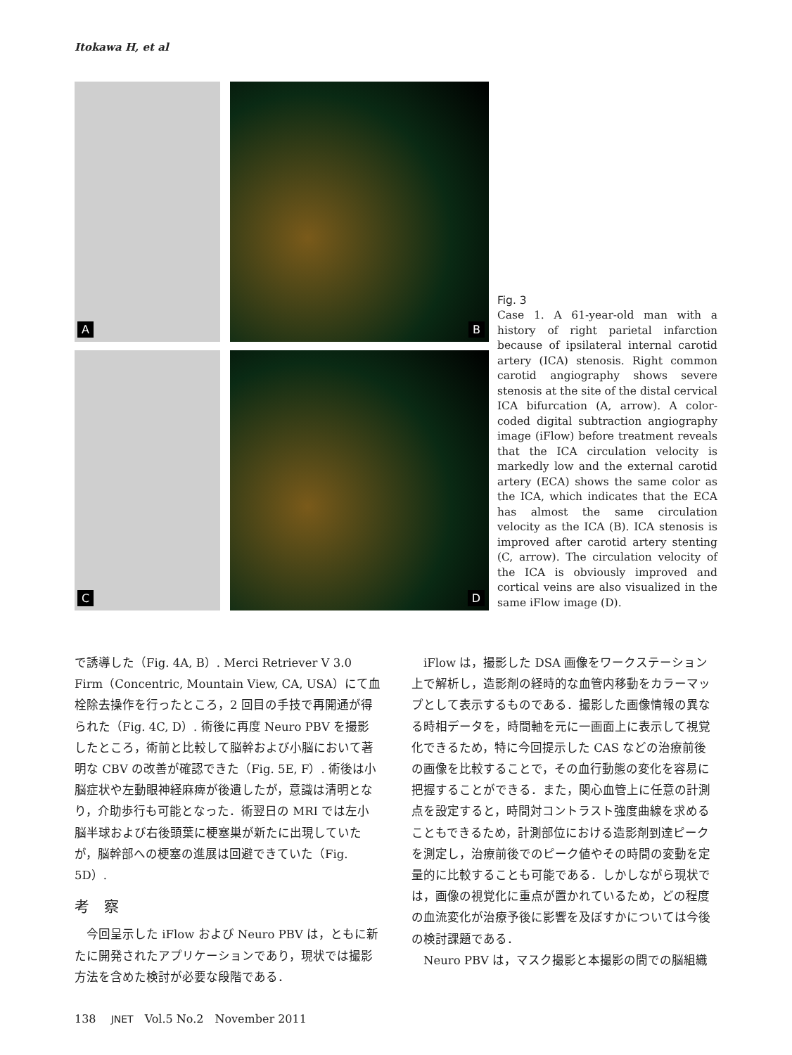Itokawa H, et al
A
B
C
D
Fig. 3
Case 1. A 61-year-old man with a history of right parietal infarction because of ipsilateral internal carotid artery (ICA) stenosis. Right common carotid angiography shows severe stenosis at the site of the distal cervical ICA bifurcation (A, arrow). A color-coded digital subtraction angiography image (iFlow) before treatment reveals that the ICA circulation velocity is markedly low and the external carotid artery (ECA) shows the same color as the ICA, which indicates that the ECA has almost the same circulation velocity as the ICA (B). ICA stenosis is improved after carotid artery stenting (C, arrow). The circulation velocity of the ICA is obviously improved and cortical veins are also visualized in the same iFlow image (D).
で誘導した（Fig. 4A, B）. Merci Retriever V 3.0 Firm（Concentric, Mountain View, CA, USA）にて血栓除去操作を行ったところ，2 回目の手技で再開通が得られた（Fig. 4C, D）. 術後に再度 Neuro PBV を撮影したところ，術前と比較して脳幹および小脳において著明な CBV の改善が確認できた（Fig. 5E, F）. 術後は小脳症状や左動眼神経麻痺が後遺したが，意識は清明となり，介助歩行も可能となった．術翌日の MRI では左小脳半球および右後頭葉に梗塞巣が新たに出現していたが，脳幹部への梗塞の進展は回避できていた（Fig. 5D）.
考　察
　今回呈示した iFlow および Neuro PBV は，ともに新たに開発されたアプリケーションであり，現状では撮影方法を含めた検討が必要な段階である．
　iFlow は，撮影した DSA 画像をワークステーション上で解析し，造影剤の経時的な血管内移動をカラーマップとして表示するものである．撮影した画像情報の異なる時相データを，時間軸を元に一画面上に表示して視覚化できるため，特に今回提示した CAS などの治療前後の画像を比較することで，その血行動態の変化を容易に把握することができる．また，関心血管上に任意の計測点を設定すると，時間対コントラスト強度曲線を求めることもできるため，計測部位における造影剤到達ピークを測定し，治療前後でのピーク値やその時間の変動を定量的に比較することも可能である．しかしながら現状では，画像の視覚化に重点が置かれているため，どの程度の血流変化が治療予後に影響を及ぼすかについては今後の検討課題である．
　Neuro PBV は，マスク撮影と本撮影の間での脳組織
138　 JNET　Vol.5 No.2　November 2011